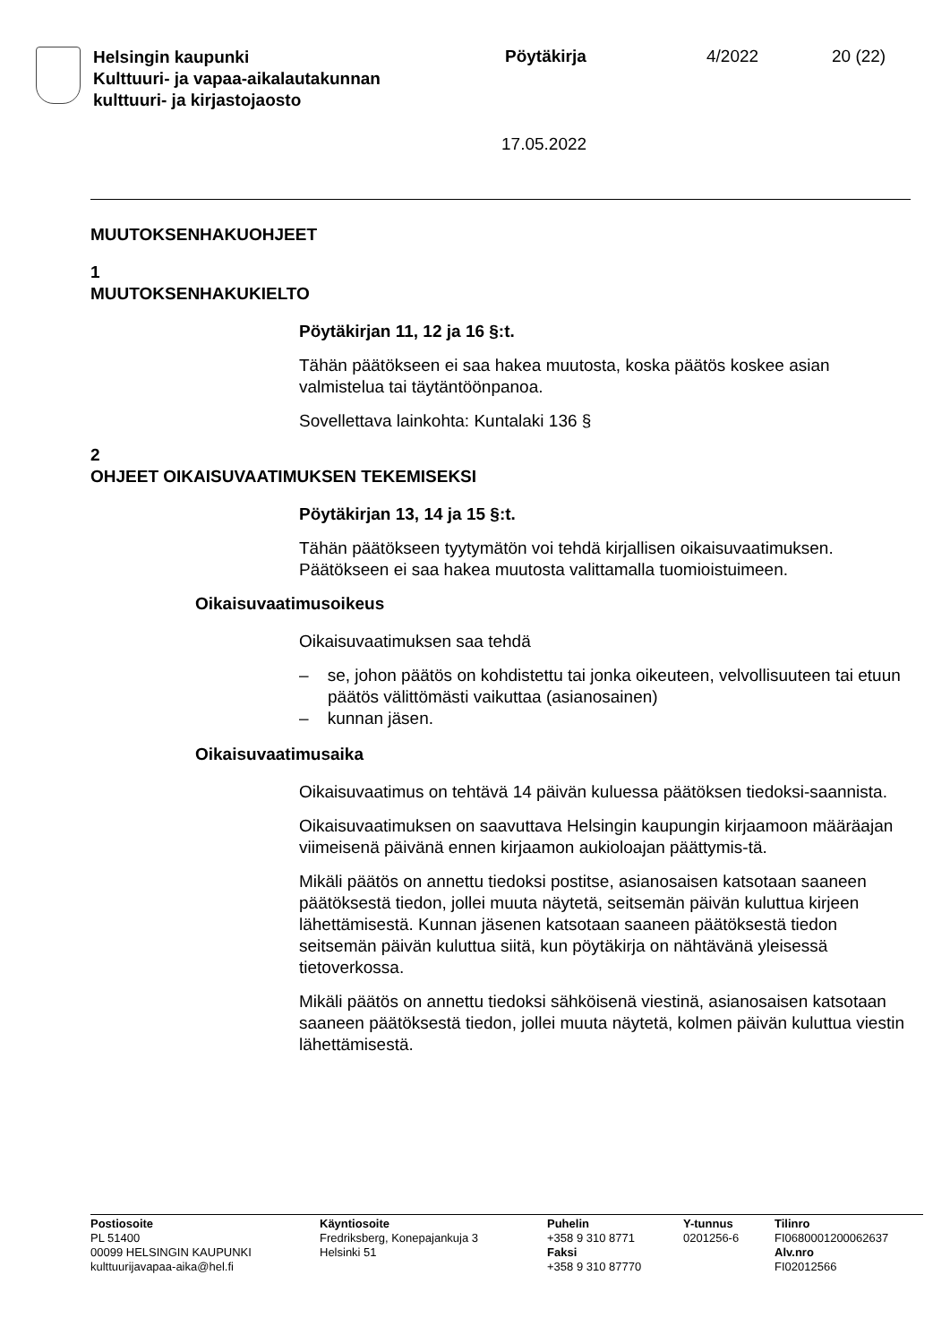Helsingin kaupunki
Kulttuuri- ja vapaa-aikalautakunnan
kulttuuri- ja kirjastojaosto
Pöytäkirja 4/2022 20 (22)
17.05.2022
MUUTOKSENHAKUOHJEET
1
MUUTOKSENHAKUKIELTO
Pöytäkirjan 11, 12 ja 16 §:t.
Tähän päätökseen ei saa hakea muutosta, koska päätös koskee asian valmistelua tai täytäntöönpanoa.
Sovellettava lainkohta: Kuntalaki 136 §
2
OHJEET OIKAISUVAATIMUKSEN TEKEMISEKSI
Pöytäkirjan 13, 14 ja 15 §:t.
Tähän päätökseen tyytymätön voi tehdä kirjallisen oikaisuvaatimuksen. Päätökseen ei saa hakea muutosta valittamalla tuomioistuimeen.
Oikaisuvaatimusoikeus
Oikaisuvaatimuksen saa tehdä
– se, johon päätös on kohdistettu tai jonka oikeuteen, velvollisuuteen tai etuun päätös välittömästi vaikuttaa (asianosainen)
– kunnan jäsen.
Oikaisuvaatimusaika
Oikaisuvaatimus on tehtävä 14 päivän kuluessa päätöksen tiedoksi-saannista.
Oikaisuvaatimuksen on saavuttava Helsingin kaupungin kirjaamoon määräajan viimeisenä päivänä ennen kirjaamon aukioloajan päättymis-tä.
Mikäli päätös on annettu tiedoksi postitse, asianosaisen katsotaan saaneen päätöksestä tiedon, jollei muuta näytetä, seitsemän päivän kuluttua kirjeen lähettämisestä. Kunnan jäsenen katsotaan saaneen päätöksestä tiedon seitsemän päivän kuluttua siitä, kun pöytäkirja on nähtävänä yleisessä tietoverkossa.
Mikäli päätös on annettu tiedoksi sähköisenä viestinä, asianosaisen katsotaan saaneen päätöksestä tiedon, jollei muuta näytetä, kolmen päivän kuluttua viestin lähettämisestä.
Postiosoite
PL 51400
00099 HELSINGIN KAUPUNKI
kulttuurijavapaa-aika@hel.fi
Käyntiosoite
Fredriksberg, Konepajankuja 3
Helsinki 51
Puhelin
+358 9 310 8771
Faksi
+358 9 310 87770
Y-tunnus
0201256-6
Tilinro
FI0680001200062637
Alv.nro
FI02012566